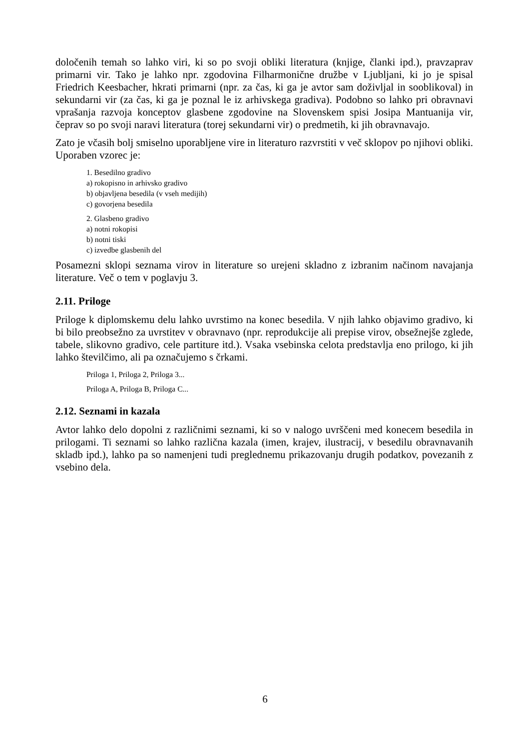določenih temah so lahko viri, ki so po svoji obliki literatura (knjige, članki ipd.), pravzaprav primarni vir. Tako je lahko npr. zgodovina Filharmonične družbe v Ljubljani, ki jo je spisal Friedrich Keesbacher, hkrati primarni (npr. za čas, ki ga je avtor sam doživljal in sooblikoval) in sekundarni vir (za čas, ki ga je poznal le iz arhivskega gradiva). Podobno so lahko pri obravnavi vprašanja razvoja konceptov glasbene zgodovine na Slovenskem spisi Josipa Mantuanija vir, čeprav so po svoji naravi literatura (torej sekundarni vir) o predmetih, ki jih obravnavajo.
Zato je včasih bolj smiselno uporabljene vire in literaturo razvrstiti v več sklopov po njihovi obliki. Uporaben vzorec je:
1. Besedilno gradivo
a) rokopisno in arhivsko gradivo
b) objavljena besedila (v vseh medijih)
c) govorjena besedila
2. Glasbeno gradivo
a) notni rokopisi
b) notni tiski
c) izvedbe glasbenih del
Posamezni sklopi seznama virov in literature so urejeni skladno z izbranim načinom navajanja literature. Več o tem v poglavju 3.
2.11. Priloge
Priloge k diplomskemu delu lahko uvrstimo na konec besedila. V njih lahko objavimo gradivo, ki bi bilo preobsežno za uvrstitev v obravnavo (npr. reprodukcije ali prepise virov, obsežnejše zglede, tabele, slikovno gradivo, cele partiture itd.). Vsaka vsebinska celota predstavlja eno prilogo, ki jih lahko številčimo, ali pa označujemo s črkami.
Priloga 1, Priloga 2, Priloga 3...
Priloga A, Priloga B, Priloga C...
2.12. Seznami in kazala
Avtor lahko delo dopolni z različnimi seznami, ki so v nalogo uvrščeni med konecem besedila in prilogami. Ti seznami so lahko različna kazala (imen, krajev, ilustracij, v besedilu obravnavanih skladb ipd.), lahko pa so namenjeni tudi preglednemu prikazovanju drugih podatkov, povezanih z vsebino dela.
6